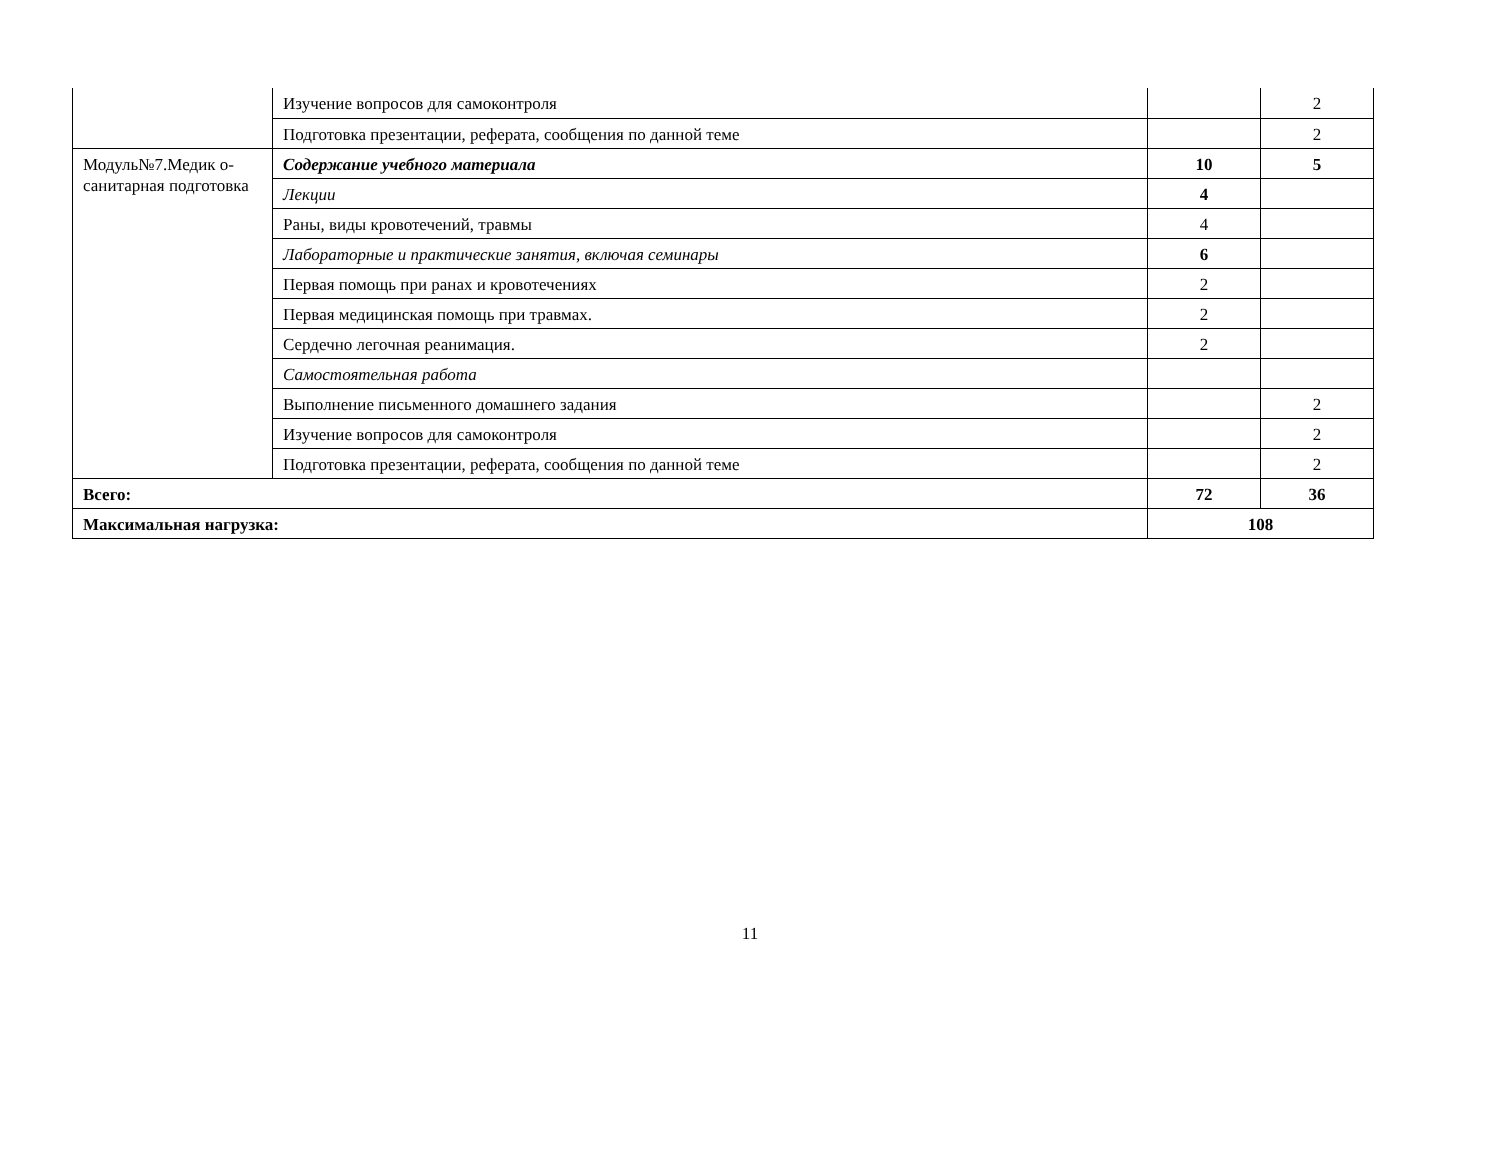| | Изучение вопросов для самоконтроля | | 2 |
| | Подготовка презентации, реферата, сообщения по данной теме | | 2 |
| Модуль№7.Медик о-санитарная подготовка | Содержание учебного материала | 10 | 5 |
| | Лекции | 4 | |
| | Раны, виды кровотечений, травмы | 4 | |
| | Лабораторные и практические занятия, включая семинары | 6 | |
| | Первая помощь при ранах и кровотечениях | 2 | |
| | Первая медицинская помощь при травмах. | 2 | |
| | Сердечно легочная реанимация. | 2 | |
| | Самостоятельная работа | | |
| | Выполнение письменного домашнего задания | | 2 |
| | Изучение вопросов для самоконтроля | | 2 |
| | Подготовка презентации, реферата, сообщения по данной теме | | 2 |
| Всего: | | 72 | 36 |
| Максимальная нагрузка: | | 108 | |
11